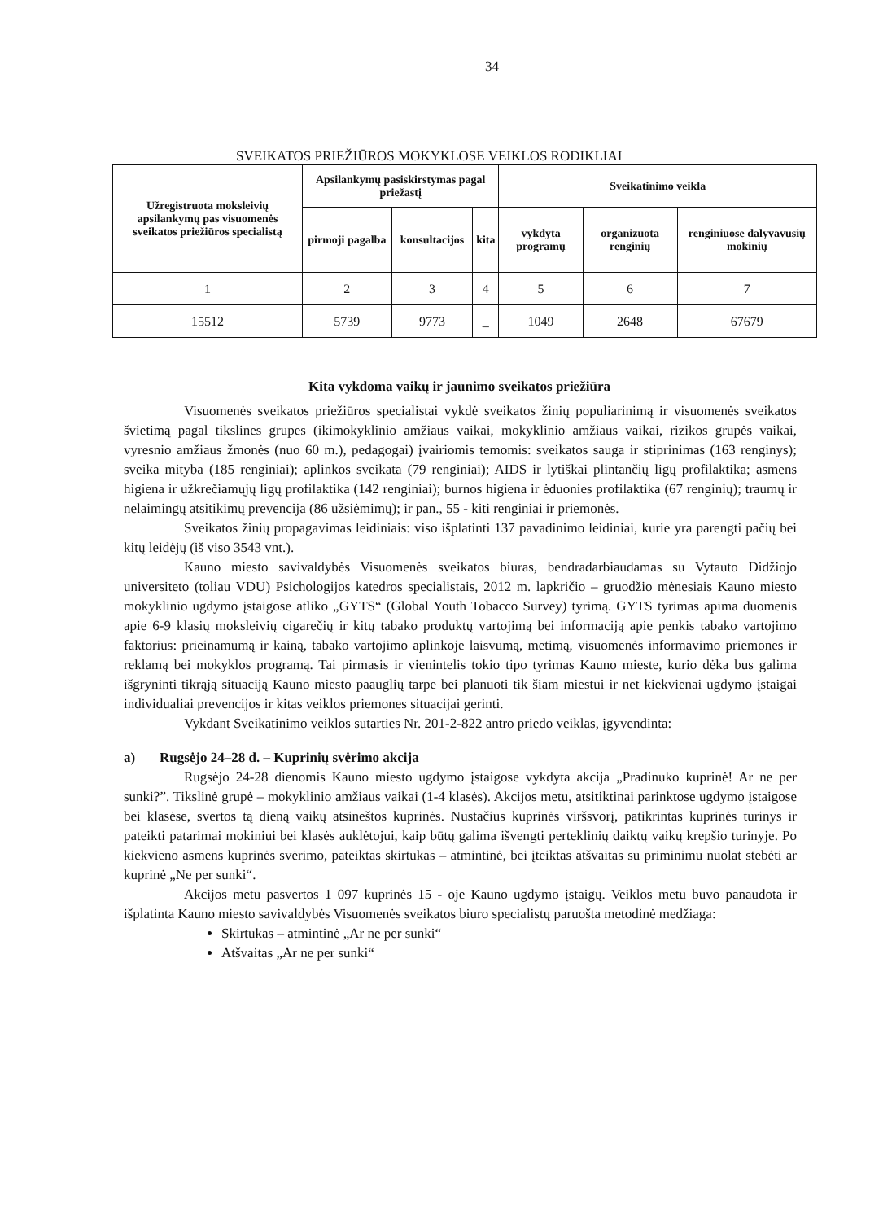34
SVEIKATOS PRIEŽIŪROS MOKYKLOSE VEIKLOS RODIKLIAI
| Užregistruota moksleivių apsilankymų pas visuomenės sveikatos priežiūros specialistą | Apsilankymų pasiskirstymas pagal priežastį | | | Sveikatinimo veikla | | |
| --- | --- | --- | --- | --- | --- | --- |
| | pirmoji pagalba | konsultacijos | kita | vykdyta programų | organizuota renginių | renginiuose dalyvavusių mokinių |
| 1 | 2 | 3 | 4 | 5 | 6 | 7 |
| 15512 | 5739 | 9773 | _ | 1049 | 2648 | 67679 |
Kita vykdoma vaikų ir jaunimo sveikatos priežiūra
Visuomenės sveikatos priežiūros specialistai vykdė sveikatos žinių populiarinimą ir visuomenės sveikatos švietimą pagal tikslines grupes (ikimokyklinio amžiaus vaikai, mokyklinio amžiaus vaikai, rizikos grupės vaikai, vyresnio amžiaus žmonės (nuo 60 m.), pedagogai) įvairiomis temomis: sveikatos sauga ir stiprinimas (163 renginys); sveika mityba (185 renginiai); aplinkos sveikata (79 renginiai); AIDS ir lytiškai plintančių ligų profilaktika; asmens higiena ir užkrečiamųjų ligų profilaktika (142 renginiai); burnos higiena ir ėduonies profilaktika (67 renginių); traumų ir nelaimingų atsitikimų prevencija (86 užsiėmimų); ir pan., 55 - kiti renginiai ir priemonės.
Sveikatos žinių propagavimas leidiniais: viso išplatinti 137 pavadinimo leidiniai, kurie yra parengti pačių bei kitų leidėjų (iš viso 3543 vnt.).
Kauno miesto savivaldybės Visuomenės sveikatos biuras, bendradarbiaudamas su Vytauto Didžiojo universiteto (toliau VDU) Psichologijos katedros specialistais, 2012 m. lapkričio – gruodžio mėnesiais Kauno miesto mokyklinio ugdymo įstaigose atliko „GYTS“ (Global Youth Tobacco Survey) tyrimą. GYTS tyrimas apima duomenis apie 6-9 klasių moksleivių cigarečių ir kitų tabako produktų vartojimą bei informaciją apie penkis tabako vartojimo faktorius: prieinamumą ir kainą, tabako vartojimo aplinkoje laisvumą, metimą, visuomenės informavimo priemones ir reklamą bei mokyklos programą. Tai pirmasis ir vienintelis tokio tipo tyrimas Kauno mieste, kurio dėka bus galima išgryninti tikrąją situaciją Kauno miesto paauglių tarpe bei planuoti tik šiam miestui ir net kiekvienai ugdymo įstaigai individualiai prevencijos ir kitas veiklos priemones situacijai gerinti.
Vykdant Sveikatinimo veiklos sutarties Nr. 201-2-822 antro priedo veiklas, įgyvendinta:
a) Rugsėjo 24–28 d. – Kuprinių svėrimo akcija
Rugsėjo 24-28 dienomis Kauno miesto ugdymo įstaigose vykdyta akcija „Pradinuko kuprinė! Ar ne per sunki?”. Tikslinė grupė – mokyklinio amžiaus vaikai (1-4 klasės). Akcijos metu, atsitiktinai parinktose ugdymo įstaigose bei klasėse, svertos tą dieną vaikų atsineštos kuprinės. Nustačius kuprinės viršsvorį, patikrintas kuprinės turinys ir pateikti patarimai mokiniui bei klasės auklėtojui, kaip būtų galima išvengti perteklinių daiktų vaikų krepšio turinyje. Po kiekvieno asmens kuprinės svėrimo, pateiktas skirtukas – atmintinė, bei įteiktas atšvaitas su priminimu nuolat stebėti ar kuprinė „Ne per sunki“.
Akcijos metu pasvertos 1 097 kuprinės 15 - oje Kauno ugdymo įstaigų. Veiklos metu buvo panaudota ir išplatinta Kauno miesto savivaldybės Visuomenės sveikatos biuro specialistų paruošta metodinė medžiaga:
Skirtukas – atmintinė „Ar ne per sunki“
Atšvaitas „Ar ne per sunki“